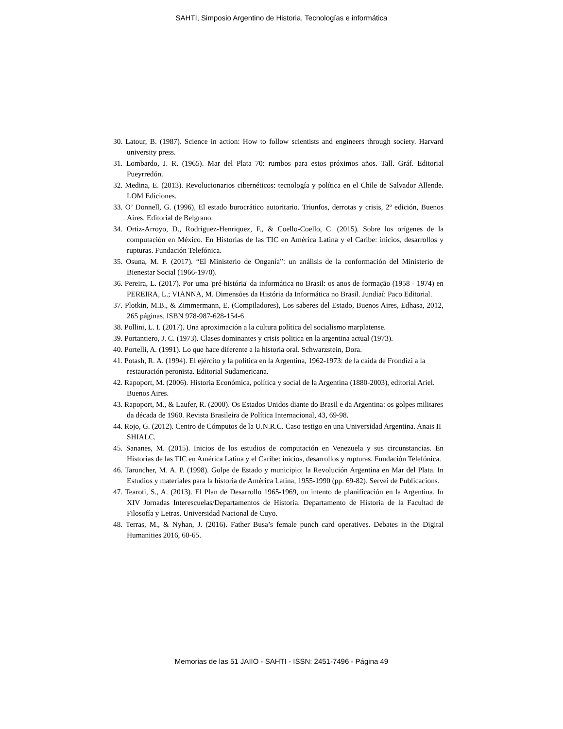SAHTI, Simposio Argentino de Historia, Tecnologías e informática
30. Latour, B. (1987). Science in action: How to follow scientists and engineers through society. Harvard university press.
31. Lombardo, J. R. (1965). Mar del Plata 70: rumbos para estos próximos años. Tall. Gráf. Editorial Pueyrredón.
32. Medina, E. (2013). Revolucionarios cibernéticos: tecnología y política en el Chile de Salvador Allende. LOM Ediciones.
33. O’ Donnell, G. (1996), El estado burocrático autoritario. Triunfos, derrotas y crisis, 2º edición, Buenos Aires, Editorial de Belgrano.
34. Ortiz-Arroyo, D., Rodriguez-Henriquez, F., & Coello-Coello, C. (2015). Sobre los orígenes de la computación en México. En Historias de las TIC en América Latina y el Caribe: inicios, desarrollos y rupturas. Fundación Telefónica.
35. Osuna, M. F. (2017). “El Ministerio de Onganía”: un análisis de la conformación del Ministerio de Bienestar Social (1966-1970).
36. Pereira, L. (2017). Por uma 'pré-história' da informática no Brasil: os anos de formação (1958 - 1974) en PEREIRA, L.; VIANNA, M. Dimensões da História da Informática no Brasil. Jundiaí: Paco Editorial.
37. Plotkin, M.B., & Zimmermann, E. (Compiladores), Los saberes del Estado, Buenos Aires, Edhasa, 2012, 265 páginas. ISBN 978-987-628-154-6
38. Pollini, L. I. (2017). Una aproximación a la cultura política del socialismo marplatense.
39. Portantiero, J. C. (1973). Clases dominantes y crisis politica en la argentina actual (1973).
40. Portelli, A. (1991). Lo que hace diferente a la historia oral. Schwarzstein, Dora.
41. Potash, R. A. (1994). El ejército y la política en la Argentina, 1962-1973: de la caída de Frondizi a la restauración peronista. Editorial Sudamericana.
42. Rapoport, M. (2006). Historia Económica, política y social de la Argentina (1880-2003), editorial Ariel. Buenos Aires.
43. Rapoport, M., & Laufer, R. (2000). Os Estados Unidos diante do Brasil e da Argentina: os golpes militares da década de 1960. Revista Brasileira de Política Internacional, 43, 69-98.
44. Rojo, G. (2012). Centro de Cómputos de la U.N.R.C. Caso testigo en una Universidad Argentina. Anais II SHIALC.
45. Sananes, M. (2015). Inicios de los estudios de computación en Venezuela y sus circunstancias. En Historias de las TIC en América Latina y el Caribe: inicios, desarrollos y rupturas. Fundación Telefónica.
46. Taroncher, M. A. P. (1998). Golpe de Estado y municipio: la Revolución Argentina en Mar del Plata. In Estudios y materiales para la historia de América Latina, 1955-1990 (pp. 69-82). Servei de Publicacions.
47. Tearoti, S., A. (2013). El Plan de Desarrollo 1965-1969, un intento de planificación en la Argentina. In XIV Jornadas Interescuelas/Departamentos de Historia. Departamento de Historia de la Facultad de Filosofía y Letras. Universidad Nacional de Cuyo.
48. Terras, M., & Nyhan, J. (2016). Father Busa’s female punch card operatives. Debates in the Digital Humanities 2016, 60-65.
Memorias de las 51 JAIIO - SAHTI - ISSN: 2451-7496 - Página 49